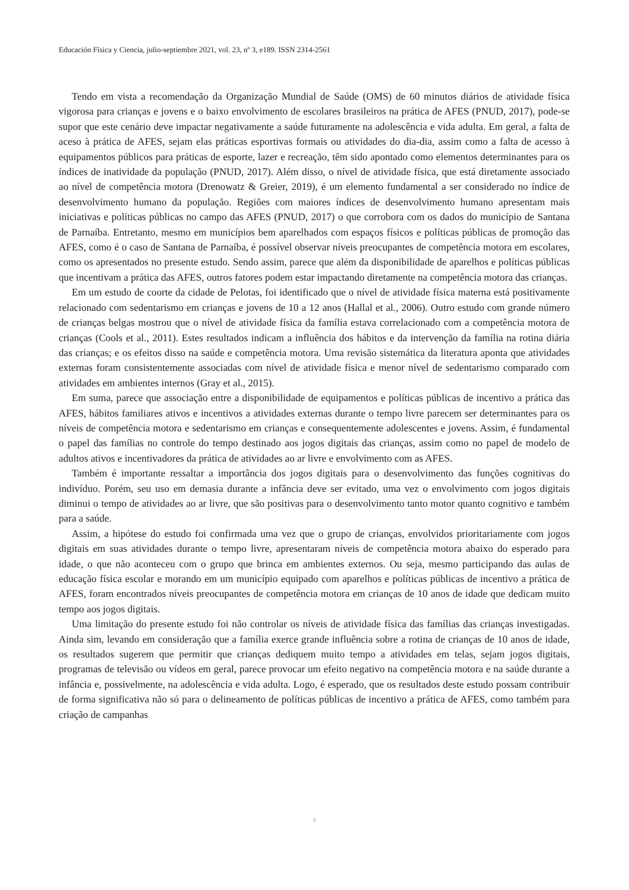Educación Física y Ciencia, julio-septiembre 2021, vol. 23, nº 3, e189. ISSN 2314-2561
Tendo em vista a recomendação da Organização Mundial de Saúde (OMS) de 60 minutos diários de atividade física vigorosa para crianças e jovens e o baixo envolvimento de escolares brasileiros na prática de AFES (PNUD, 2017), pode-se supor que este cenário deve impactar negativamente a saúde futuramente na adolescência e vida adulta. Em geral, a falta de aceso à prática de AFES, sejam elas práticas esportivas formais ou atividades do dia-dia, assim como a falta de acesso à equipamentos públicos para práticas de esporte, lazer e recreação, têm sido apontado como elementos determinantes para os índices de inatividade da população (PNUD, 2017). Além disso, o nível de atividade física, que está diretamente associado ao nível de competência motora (Drenowatz & Greier, 2019), é um elemento fundamental a ser considerado no índice de desenvolvimento humano da população. Regiões com maiores índices de desenvolvimento humano apresentam mais iniciativas e políticas públicas no campo das AFES (PNUD, 2017) o que corrobora com os dados do município de Santana de Parnaíba. Entretanto, mesmo em municípios bem aparelhados com espaços físicos e políticas públicas de promoção das AFES, como é o caso de Santana de Parnaíba, é possível observar níveis preocupantes de competência motora em escolares, como os apresentados no presente estudo. Sendo assim, parece que além da disponibilidade de aparelhos e políticas públicas que incentivam a prática das AFES, outros fatores podem estar impactando diretamente na competência motora das crianças.
Em um estudo de coorte da cidade de Pelotas, foi identificado que o nível de atividade física materna está positivamente relacionado com sedentarismo em crianças e jovens de 10 a 12 anos (Hallal et al., 2006). Outro estudo com grande número de crianças belgas mostrou que o nível de atividade física da família estava correlacionado com a competência motora de crianças (Cools et al., 2011). Estes resultados indicam a influência dos hábitos e da intervenção da família na rotina diária das crianças; e os efeitos disso na saúde e competência motora. Uma revisão sistemática da literatura aponta que atividades externas foram consistentemente associadas com nível de atividade física e menor nível de sedentarismo comparado com atividades em ambientes internos (Gray et al., 2015).
Em suma, parece que associação entre a disponibilidade de equipamentos e políticas públicas de incentivo a prática das AFES, hábitos familiares ativos e incentivos a atividades externas durante o tempo livre parecem ser determinantes para os níveis de competência motora e sedentarismo em crianças e consequentemente adolescentes e jovens. Assim, é fundamental o papel das famílias no controle do tempo destinado aos jogos digitais das crianças, assim como no papel de modelo de adultos ativos e incentivadores da prática de atividades ao ar livre e envolvimento com as AFES.
Também é importante ressaltar a importância dos jogos digitais para o desenvolvimento das funções cognitivas do indivíduo. Porém, seu uso em demasia durante a infância deve ser evitado, uma vez o envolvimento com jogos digitais diminui o tempo de atividades ao ar livre, que são positivas para o desenvolvimento tanto motor quanto cognitivo e também para a saúde.
Assim, a hipótese do estudo foi confirmada uma vez que o grupo de crianças, envolvidos prioritariamente com jogos digitais em suas atividades durante o tempo livre, apresentaram níveis de competência motora abaixo do esperado para idade, o que não aconteceu com o grupo que brinca em ambientes externos. Ou seja, mesmo participando das aulas de educação física escolar e morando em um município equipado com aparelhos e políticas públicas de incentivo a prática de AFES, foram encontrados níveis preocupantes de competência motora em crianças de 10 anos de idade que dedicam muito tempo aos jogos digitais.
Uma limitação do presente estudo foi não controlar os níveis de atividade física das famílias das crianças investigadas. Ainda sim, levando em consideração que a família exerce grande influência sobre a rotina de crianças de 10 anos de idade, os resultados sugerem que permitir que crianças dediquem muito tempo a atividades em telas, sejam jogos digitais, programas de televisão ou vídeos em geral, parece provocar um efeito negativo na competência motora e na saúde durante a infância e, possivelmente, na adolescência e vida adulta. Logo, é esperado, que os resultados deste estudo possam contribuir de forma significativa não só para o delineamento de políticas públicas de incentivo a prática de AFES, como também para criação de campanhas
6